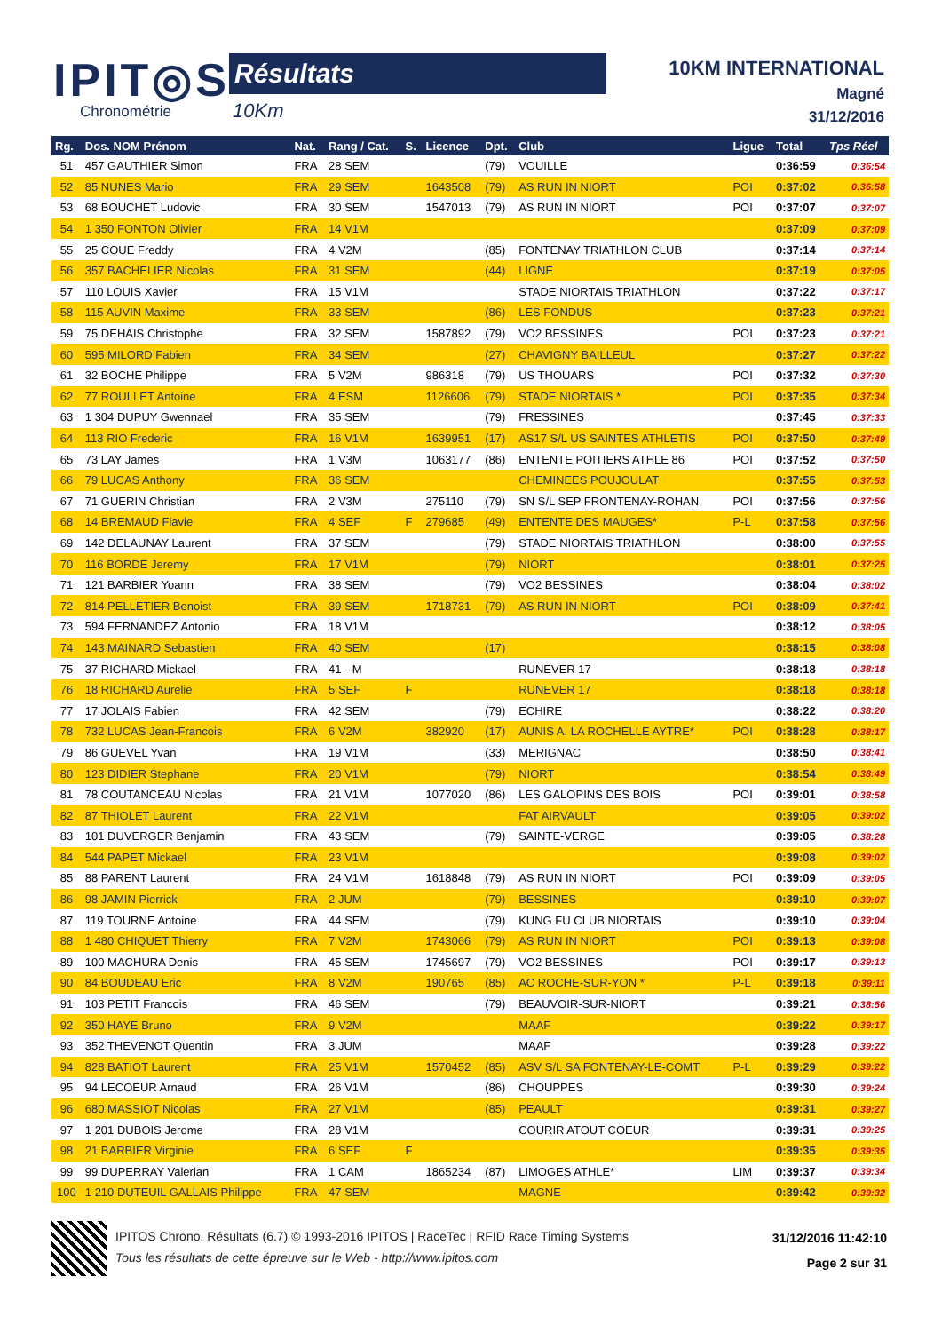IPIT◎S
Chronométrie
Résultats
10Km
10KM INTERNATIONAL
Magné
31/12/2016
| Rg. | Dos. NOM Prénom | Nat. | Rang / Cat. | S. | Licence | Dpt. | Club | Ligue | Total | Tps Réel |
| --- | --- | --- | --- | --- | --- | --- | --- | --- | --- | --- |
| 51 | 457 GAUTHIER Simon | FRA | 28 SEM | | | (79) | VOUILLE | | 0:36:59 | 0:36:54 |
| 52 | 85 NUNES Mario | FRA | 29 SEM | | 1643508 | (79) | AS RUN IN NIORT | POI | 0:37:02 | 0:36:58 |
| 53 | 68 BOUCHET Ludovic | FRA | 30 SEM | | 1547013 | (79) | AS RUN IN NIORT | POI | 0:37:07 | 0:37:07 |
| 54 | 1 350 FONTON Olivier | FRA | 14 V1M | | | | | | 0:37:09 | 0:37:09 |
| 55 | 25 COUE Freddy | FRA | 4 V2M | | | (85) | FONTENAY TRIATHLON CLUB | | 0:37:14 | 0:37:14 |
| 56 | 357 BACHELIER Nicolas | FRA | 31 SEM | | | (44) | LIGNE | | 0:37:19 | 0:37:05 |
| 57 | 110 LOUIS Xavier | FRA | 15 V1M | | | | STADE NIORTAIS TRIATHLON | | 0:37:22 | 0:37:17 |
| 58 | 115 AUVIN Maxime | FRA | 33 SEM | | | (86) | LES FONDUS | | 0:37:23 | 0:37:21 |
| 59 | 75 DEHAIS Christophe | FRA | 32 SEM | | 1587892 | (79) | VO2 BESSINES | POI | 0:37:23 | 0:37:21 |
| 60 | 595 MILORD Fabien | FRA | 34 SEM | | | (27) | CHAVIGNY BAILLEUL | | 0:37:27 | 0:37:22 |
| 61 | 32 BOCHE Philippe | FRA | 5 V2M | | 986318 | (79) | US THOUARS | POI | 0:37:32 | 0:37:30 |
| 62 | 77 ROULLET Antoine | FRA | 4 ESM | | 1126606 | (79) | STADE NIORTAIS * | POI | 0:37:35 | 0:37:34 |
| 63 | 1 304 DUPUY Gwennael | FRA | 35 SEM | | | (79) | FRESSINES | | 0:37:45 | 0:37:33 |
| 64 | 113 RIO Frederic | FRA | 16 V1M | | 1639951 | (17) | AS17 S/L US SAINTES ATHLETIS | POI | 0:37:50 | 0:37:49 |
| 65 | 73 LAY James | FRA | 1 V3M | | 1063177 | (86) | ENTENTE POITIERS ATHLE 86 | POI | 0:37:52 | 0:37:50 |
| 66 | 79 LUCAS Anthony | FRA | 36 SEM | | | | CHEMINEES POUJOULAT | | 0:37:55 | 0:37:53 |
| 67 | 71 GUERIN Christian | FRA | 2 V3M | | 275110 | (79) | SN S/L SEP FRONTENAY-ROHAN | POI | 0:37:56 | 0:37:56 |
| 68 | 14 BREMAUD Flavie | FRA | 4 SEF | F | 279685 | (49) | ENTENTE DES MAUGES* | P-L | 0:37:58 | 0:37:56 |
| 69 | 142 DELAUNAY Laurent | FRA | 37 SEM | | | (79) | STADE NIORTAIS TRIATHLON | | 0:38:00 | 0:37:55 |
| 70 | 116 BORDE Jeremy | FRA | 17 V1M | | | (79) | NIORT | | 0:38:01 | 0:37:25 |
| 71 | 121 BARBIER Yoann | FRA | 38 SEM | | | (79) | VO2 BESSINES | | 0:38:04 | 0:38:02 |
| 72 | 814 PELLETIER Benoist | FRA | 39 SEM | | 1718731 | (79) | AS RUN IN NIORT | POI | 0:38:09 | 0:37:41 |
| 73 | 594 FERNANDEZ Antonio | FRA | 18 V1M | | | | | | 0:38:12 | 0:38:05 |
| 74 | 143 MAINARD Sebastien | FRA | 40 SEM | | | (17) | | | 0:38:15 | 0:38:08 |
| 75 | 37 RICHARD Mickael | FRA | 41 --M | | | | RUNEVER 17 | | 0:38:18 | 0:38:18 |
| 76 | 18 RICHARD Aurelie | FRA | 5 SEF | F | | | RUNEVER 17 | | 0:38:18 | 0:38:18 |
| 77 | 17 JOLAIS Fabien | FRA | 42 SEM | | | (79) | ECHIRE | | 0:38:22 | 0:38:20 |
| 78 | 732 LUCAS Jean-Francois | FRA | 6 V2M | | 382920 | (17) | AUNIS A. LA ROCHELLE AYTRE* | POI | 0:38:28 | 0:38:17 |
| 79 | 86 GUEVEL Yvan | FRA | 19 V1M | | | (33) | MERIGNAC | | 0:38:50 | 0:38:41 |
| 80 | 123 DIDIER Stephane | FRA | 20 V1M | | | (79) | NIORT | | 0:38:54 | 0:38:49 |
| 81 | 78 COUTANCEAU Nicolas | FRA | 21 V1M | | 1077020 | (86) | LES GALOPINS DES BOIS | POI | 0:39:01 | 0:38:58 |
| 82 | 87 THIOLET Laurent | FRA | 22 V1M | | | | FAT AIRVAULT | | 0:39:05 | 0:39:02 |
| 83 | 101 DUVERGER Benjamin | FRA | 43 SEM | | | (79) | SAINTE-VERGE | | 0:39:05 | 0:38:28 |
| 84 | 544 PAPET Mickael | FRA | 23 V1M | | | | | | 0:39:08 | 0:39:02 |
| 85 | 88 PARENT Laurent | FRA | 24 V1M | | 1618848 | (79) | AS RUN IN NIORT | POI | 0:39:09 | 0:39:05 |
| 86 | 98 JAMIN Pierrick | FRA | 2 JUM | | | (79) | BESSINES | | 0:39:10 | 0:39:07 |
| 87 | 119 TOURNE Antoine | FRA | 44 SEM | | | (79) | KUNG FU CLUB NIORTAIS | | 0:39:10 | 0:39:04 |
| 88 | 1 480 CHIQUET Thierry | FRA | 7 V2M | | 1743066 | (79) | AS RUN IN NIORT | POI | 0:39:13 | 0:39:08 |
| 89 | 100 MACHURA Denis | FRA | 45 SEM | | 1745697 | (79) | VO2 BESSINES | POI | 0:39:17 | 0:39:13 |
| 90 | 84 BOUDEAU Eric | FRA | 8 V2M | | 190765 | (85) | AC ROCHE-SUR-YON * | P-L | 0:39:18 | 0:39:11 |
| 91 | 103 PETIT Francois | FRA | 46 SEM | | | (79) | BEAUVOIR-SUR-NIORT | | 0:39:21 | 0:38:56 |
| 92 | 350 HAYE Bruno | FRA | 9 V2M | | | | MAAF | | 0:39:22 | 0:39:17 |
| 93 | 352 THEVENOT Quentin | FRA | 3 JUM | | | | MAAF | | 0:39:28 | 0:39:22 |
| 94 | 828 BATIOT Laurent | FRA | 25 V1M | | 1570452 | (85) | ASV S/L SA FONTENAY-LE-COMT | P-L | 0:39:29 | 0:39:22 |
| 95 | 94 LECOEUR Arnaud | FRA | 26 V1M | | | (86) | CHOUPPES | | 0:39:30 | 0:39:24 |
| 96 | 680 MASSIOT Nicolas | FRA | 27 V1M | | | (85) | PEAULT | | 0:39:31 | 0:39:27 |
| 97 | 1 201 DUBOIS Jerome | FRA | 28 V1M | | | | COURIR ATOUT COEUR | | 0:39:31 | 0:39:25 |
| 98 | 21 BARBIER Virginie | FRA | 6 SEF | F | | | | | 0:39:35 | 0:39:35 |
| 99 | 99 DUPERRAY Valerian | FRA | 1 CAM | | 1865234 | (87) | LIMOGES ATHLE* | LIM | 0:39:37 | 0:39:34 |
| 100 | 1 210 DUTEUIL GALLAIS Philippe | FRA | 47 SEM | | | | MAGNE | | 0:39:42 | 0:39:32 |
IPITOS Chrono. Résultats (6.7) © 1993-2016 IPITOS | RaceTec | RFID Race Timing Systems
Tous les résultats de cette épreuve sur le Web - http://www.ipitos.com
31/12/2016 11:42:10
Page 2 sur 31